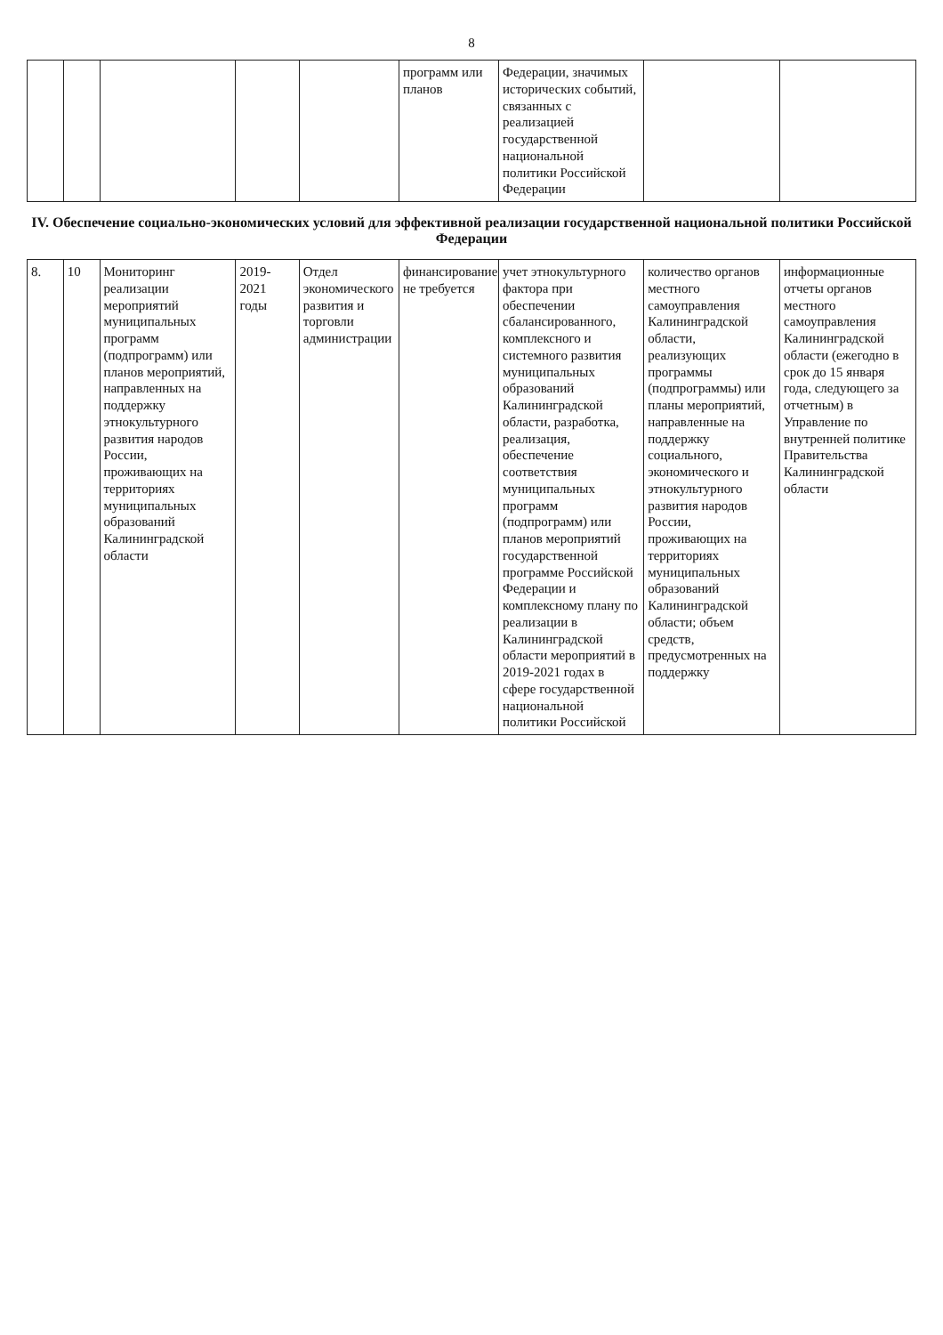8
| | | | | | программ или планов | Федерации, значимых исторических событий, связанных с реализацией государственной национальной политики Российской Федерации | | |
IV. Обеспечение социально-экономических условий для эффективной реализации государственной национальной политики Российской Федерации
| 8. | 10 | Мониторинг реализации мероприятий муниципальных программ (подпрограмм) или планов мероприятий, направленных на поддержку этнокультурного развития народов России, проживающих на территориях муниципальных образований Калининградской области | 2019-2021 годы | Отдел экономического развития и торговли администрации | финансирование не требуется | учет этнокультурного фактора при обеспечении сбалансированного, комплексного и системного развития муниципальных образований Калининградской области, разработка, реализация, обеспечение соответствия муниципальных программ (подпрограмм) или планов мероприятий государственной программе Российской Федерации и комплексному плану по реализации в Калининградской области мероприятий в 2019-2021 годах в сфере государственной национальной политики Российской | количество органов местного самоуправления Калининградской области, реализующих программы (подпрограммы) или планы мероприятий, направленные на поддержку социального, экономического и этнокультурного развития народов России, проживающих на территориях муниципальных образований Калининградской области; объем средств, предусмотренных на поддержку | информационные отчеты органов местного самоуправления Калининградской области (ежегодно в срок до 15 января года, следующего за отчетным) в Управление по внутренней политике Правительства Калининградской области |